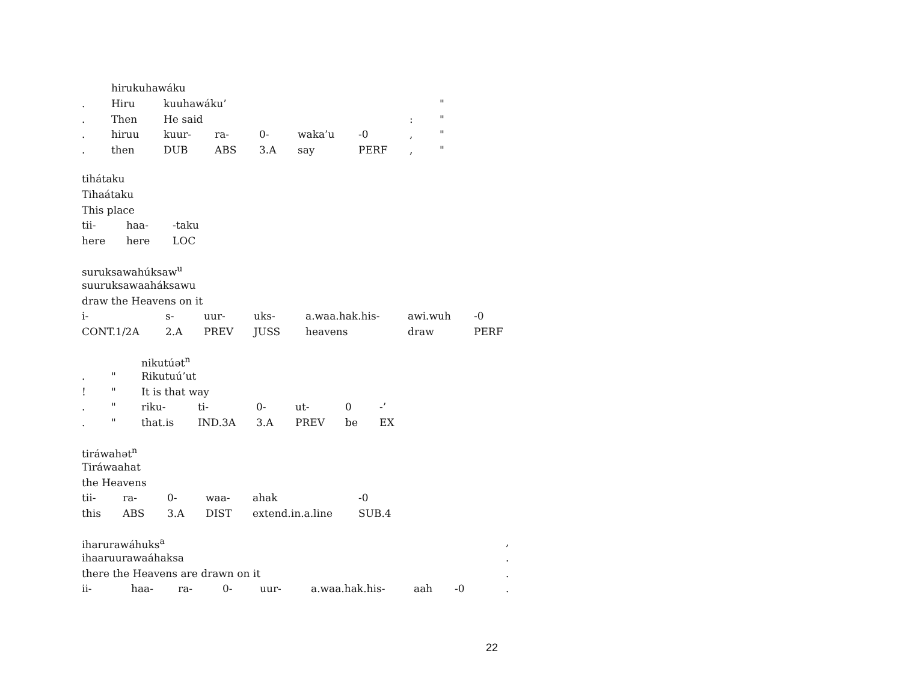| | hirukuhawáku | | | | | | | | |
| . | Hiru | kuuhawáku’ | | | | | | | " |
| . | Then | He said | | | | | | : | " |
| . | hiruu | kuur- | ra- | 0- | waka’u | -0 | | , | " |
| . | then | DUB | ABS | 3.A | say | PERF | | , | " |
| tihátaku | | |
| Tihaátaku | | |
| This place | | |
| tii- | haa- | -taku |
| here | here | LOC |
| suruksawahúksaw<sup>u</sup> | | | | | | |
| suuruksawaaháksawu | | | | | | |
| draw the Heavens on it | | | | | | |
| i- | s- | uur- | uks- | a.waa.hak.his- | awi.wuh | -0 |
| CONT.1/2A | 2.A | PREV | JUSS | heavens | draw | PERF |
| | | nikutúət<sup>n</sup> | | | | | |
| . | " | Rikutuú’ut | | | | | |
| ! | " | It is that way | | | | | |
| . | " | riku- | ti- | 0- | ut- | 0 | -’ |
| . | " | that.is | IND.3A | 3.A | PREV | be | EX |
| tiráwahət<sup>n</sup> | | | | | |
| Tiráwaahat | | | | | |
| the Heavens | | | | | |
| tii- | ra- | 0- | waa- | ahak | -0 |
| this | ABS | 3.A | DIST | extend.in.a.line | SUB.4 |
| iharurawáhuks<sup>a</sup> | | | | | | | | , |
| ihaaruurawaáhaksa | | | | | | | | . |
| there the Heavens are drawn on it | | | | | | | | . |
| ii- | haa- | ra- | 0- | uur- | a.waa.hak.his- | aah | -0 | . |
22